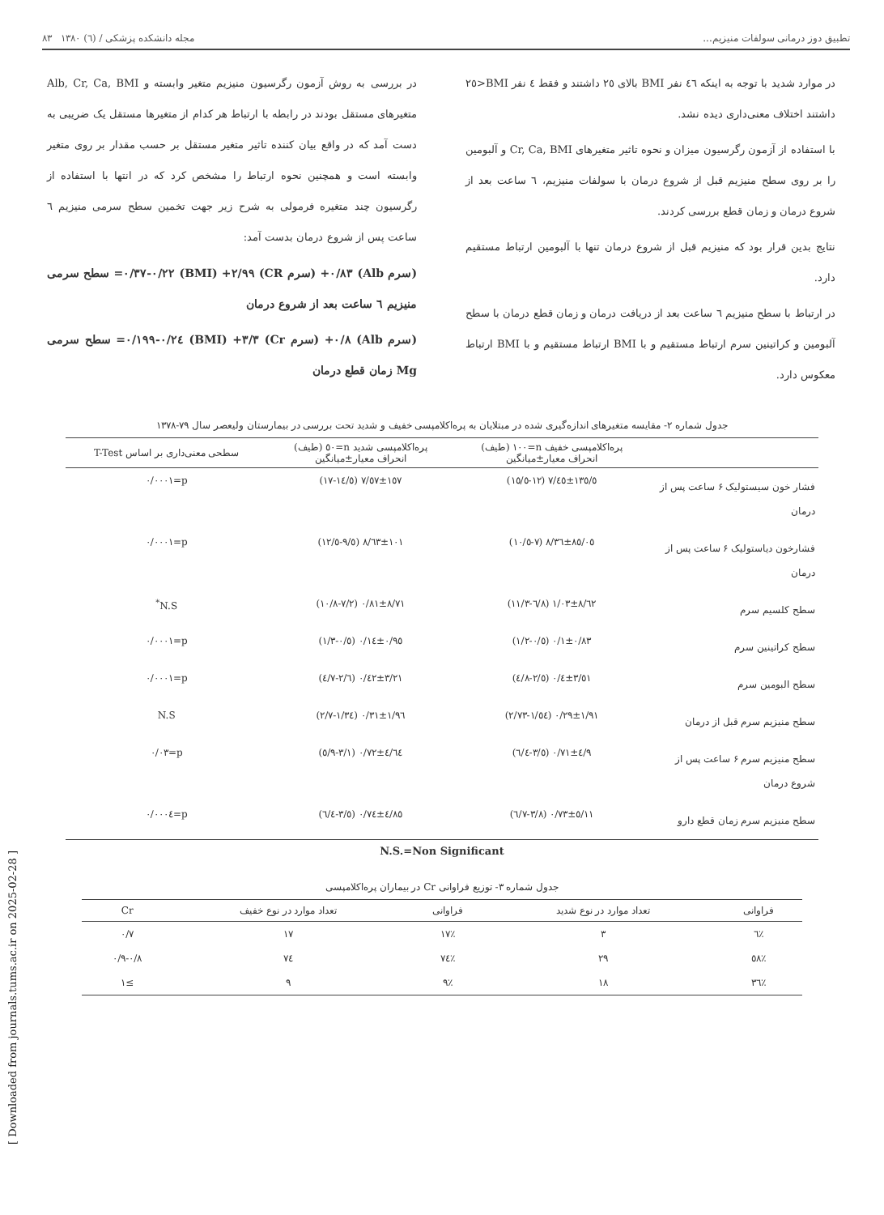تطبیق دوز درمانی سولفات منیزیم... مجله دانشکده پزشکی / (٦) ١٣٨٠ ٨٣
در موارد شدید با توجه به اینکه ٤٦ نفر BMI بالای ٢٥ داشتند و فقط ٤ نفر BMI<٢٥ داشتند اختلاف معنی‌داری دیده نشد.
با استفاده از آزمون رگرسیون میزان و نحوه تاثیر متغیرهای Cr, Ca, BMI و آلبومین را بر روی سطح منیزیم قبل از شروع درمان با سولفات منیزیم، ٦ ساعت بعد از شروع درمان و زمان قطع بررسی کردند.
نتایج بدین قرار بود که منیزیم قبل از شروع درمان تنها با آلبومین ارتباط مستقیم دارد.
در ارتباط با سطح منیزیم ٦ ساعت بعد از دریافت درمان و زمان قطع درمان با سطح آلبومین و کراتینین سرم ارتباط مستقیم و با BMI ارتباط مستقیم و با BMI ارتباط معکوس دارد.
در بررسی به روش آزمون رگرسیون منیزیم متغیر وابسته و Alb, Cr, Ca, BMI متغیرهای مستقل بودند در رابطه با ارتباط هر کدام از متغیرها مستقل یک ضریبی به دست آمد که در واقع بیان کننده تاثیر متغیر مستقل بر حسب مقدار بر روی متغیر وابسته است و همچنین نحوه ارتباط را مشخص کرد که در انتها با استفاده از رگرسیون چند متغیره فرمولی به شرح زیر جهت تخمین سطح سرمی منیزیم ٦ ساعت پس از شروع درمان بدست آمد:
(سرم Alb) ٠/٨٣+ (سرم CR) ٢/٩٩+ (BMI) ٠/٢٢-٠/٣٧= سطح سرمی منیزیم ٦ ساعت بعد از شروع درمان
(سرم Alb) ٠/٨+ (سرم Cr) ٣/٣+ (BMI) ٠/٢٤-٠/١٩٩= سطح سرمی Mg زمان قطع درمان
جدول شماره ٢- مقایسه متغیرهای اندازه‌گیری شده در مبتلایان به پره‌اکلامپسی خفیف و شدید تحت بررسی در بیمارستان ولیعصر سال ٧٩-١٣٧٨
| | پره‌اکلامپسی خفیف n=١٠٠ (طیف) انحراف معیار±میانگین | پره‌اکلامپسی شدید n=٥٠ (طیف) انحراف معیار±میانگین | سطحی معنی‌داری بر اساس T-Test |
| --- | --- | --- | --- |
| فشار خون سیستولیک ۶ ساعت پس از درمان | ١٣٥/٥±٧/٤٥ (١٢-١٥/٥) | ١٥٧±٧/٥٧ (١٤/٥-١٧) | p=٠/٠٠٠١ |
| فشارخون دیاستولیک ۶ ساعت پس از درمان | ٨٥/٠٥±٨/٣٦ (٧-١٠/٥) | ١٠١±٨/٦٣ (٩/٥-١٢/٥) | p=٠/٠٠٠١ |
| سطح کلسیم سرم | ٨/٦٢±١/٠٣ (٦/٨-١١/٣) | ٨/٧١±٠/٨١ (٧/٢-١٠/٨) | N.S<sup>*</sup> |
| سطح کراتینین سرم | ٠/٨٣±٠/١ (٠/٥-١/٢) | ٠/٩٥±٠/١٤ (٠/٥-١/٣) | p=٠/٠٠٠١ |
| سطح البومین سرم | ٣/٥١±٠/٤ (٢/٥-٤/٨) | ٣/٢١±٠/٤٢ (٢/٦-٤/٧) | p=٠/٠٠٠١ |
| سطح منیزیم سرم قبل از درمان | ١/٩١±٠/٢٩ (١/٥٤-٢/٧٣) | ١/٩٦±٠/٣١ (١/٣٤-٢/٧) | N.S |
| سطح منیزیم سرم ۶ ساعت پس از شروع درمان | ٤/٩±٠/٧١ (٣/٥-٦/٤) | ٤/٦٤±٠/٧٢ (٣/١-٥/٩) | p=٠/٠٣ |
| سطح منیزیم سرم زمان قطع دارو | ٥/١١±٠/٧٣ (٣/٨-٦/٧) | ٤/٨٥±٠/٧٤ (٣/٥-٦/٤) | p=٠/٠٠٠٤ |
N.S.=Non Significant
جدول شماره ٣- توزیع فراوانی Cr در بیماران پره‌اکلامپسی
| فراوانی | تعداد موارد در نوع شدید | فراوانی | تعداد موارد در نوع خفیف | Cr |
| --- | --- | --- | --- | --- |
| ٪٦ | ٣ | ٪١٧ | ١٧ | ٠/٧ |
| ٪٥٨ | ٢٩ | ٪٧٤ | ٧٤ | ٠/٨-٠/٩ |
| ٪٣٦ | ١٨ | ٪٩ | ٩ | ≥١ |
[ Downloaded from journals.tums.ac.ir on 2025-02-28 ]